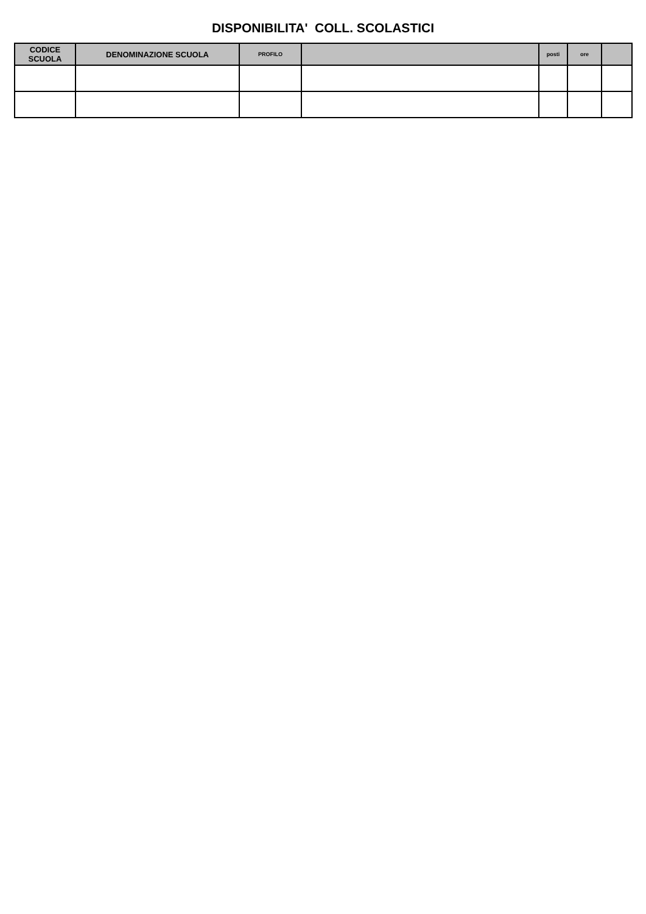DISPONIBILITA' COLL. SCOLASTICI
| CODICE SCUOLA | DENOMINAZIONE SCUOLA | PROFILO | | posti | ore | |
| --- | --- | --- | --- | --- | --- | --- |